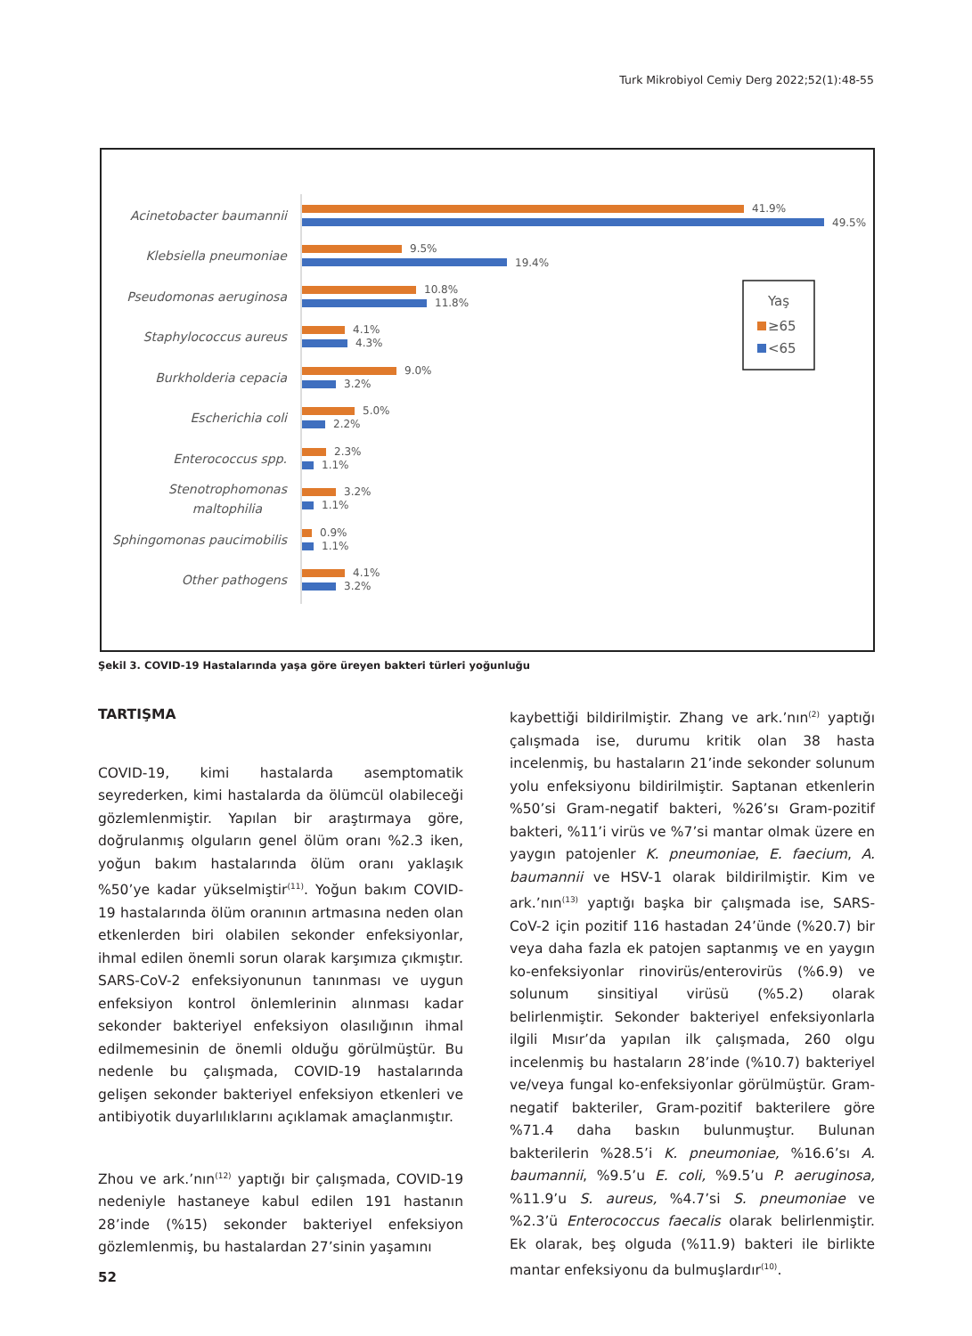Turk Mikrobiyol Cemiy Derg 2022;52(1):48-55
Acinetobacter baumannii
Klebsiella pneumoniae
Pseudomonas aeruginosa
Staphylococcus aureus
Burkholderia cepacia
Escherichia coli
Enterococcus spp.
Stenotrophomonas
maltophilia
Sphingomonas paucimobilis
Other pathogens
41.9%
49.5%
9.5%
19.4%
10.8%
11.8%
4.1%
4.3%
9.0%
3.2%
5.0%
2.2%
2.3%
1.1%
3.2%
1.1%
0.9%
1.1%
4.1%
3.2%
Yaş
≥65
<65
Şekil 3. COVID-19 Hastalarında yaşa göre üreyen bakteri türleri yoğunluğu
TARTIŞMA
COVID-19, kimi hastalarda asemptomatik seyrederken, kimi hastalarda da ölümcül olabileceği gözlemlenmiştir. Yapılan bir araştırmaya göre, doğrulanmış olguların genel ölüm oranı %2.3 iken, yoğun bakım hastalarında ölüm oranı yaklaşık %50’ye kadar yükselmiştir<sup>(11)</sup>. Yoğun bakım COVID-19 hastalarında ölüm oranının artmasına neden olan etkenlerden biri olabilen sekonder enfeksiyonlar, ihmal edilen önemli sorun olarak karşımıza çıkmıştır. SARS-CoV-2 enfeksiyonunun tanınması ve uygun enfeksiyon kontrol önlemlerinin alınması kadar sekonder bakteriyel enfeksiyon olasılığının ihmal edilmemesinin de önemli olduğu görülmüştür. Bu nedenle bu çalışmada, COVID-19 hastalarında gelişen sekonder bakteriyel enfeksiyon etkenleri ve antibiyotik duyarlılıklarını açıklamak amaçlanmıştır.
Zhou ve ark.’nın<sup>(12)</sup> yaptığı bir çalışmada, COVID-19 nedeniyle hastaneye kabul edilen 191 hastanın 28’inde (%15) sekonder bakteriyel enfeksiyon gözlemlenmiş, bu hastalardan 27’sinin yaşamını
kaybettiği bildirilmiştir. Zhang ve ark.’nın<sup>(2)</sup> yaptığı çalışmada ise, durumu kritik olan 38 hasta incelenmiş, bu hastaların 21’inde sekonder solunum yolu enfeksiyonu bildirilmiştir. Saptanan etkenlerin %50’si Gram-negatif bakteri, %26’sı Gram-pozitif bakteri, %11’i virüs ve %7’si mantar olmak üzere en yaygın patojenler K. pneumoniae, E. faecium, A. baumannii ve HSV-1 olarak bildirilmiştir. Kim ve ark.’nın<sup>(13)</sup> yaptığı başka bir çalışmada ise, SARS-CoV-2 için pozitif 116 hastadan 24’ünde (%20.7) bir veya daha fazla ek patojen saptanmış ve en yaygın ko-enfeksiyonlar rinovirüs/enterovirüs (%6.9) ve solunum sinsitiyal virüsü (%5.2) olarak belirlenmiştir. Sekonder bakteriyel enfeksiyonlarla ilgili Mısır’da yapılan ilk çalışmada, 260 olgu incelenmiş bu hastaların 28’inde (%10.7) bakteriyel ve/veya fungal ko-enfeksiyonlar görülmüştür. Gram-negatif bakteriler, Gram-pozitif bakterilere göre %71.4 daha baskın bulunmuştur. Bulunan bakterilerin %28.5’i K. pneumoniae, %16.6’sı A. baumannii, %9.5’u E. coli, %9.5’u P. aeruginosa, %11.9’u S. aureus, %4.7’si S. pneumoniae ve %2.3’ü Enterococcus faecalis olarak belirlenmiştir. Ek olarak, beş olguda (%11.9) bakteri ile birlikte mantar enfeksiyonu da bulmuşlardır<sup>(10)</sup>.
52